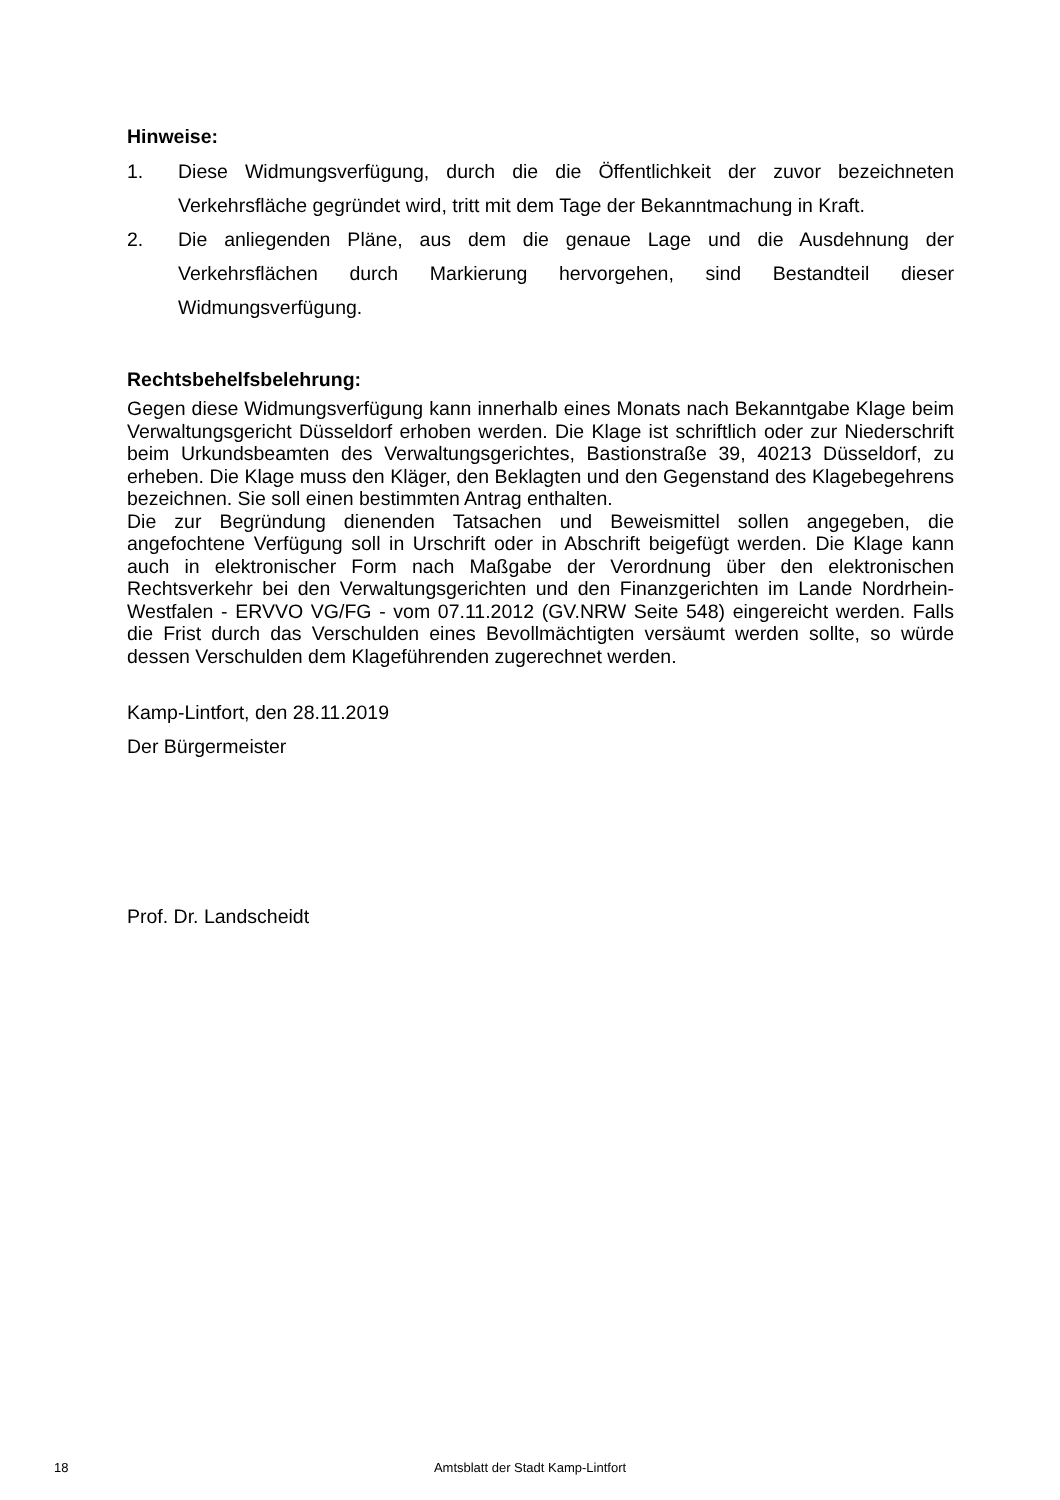Hinweise:
1. Diese Widmungsverfügung, durch die die Öffentlichkeit der zuvor bezeichneten Verkehrsfläche gegründet wird, tritt mit dem Tage der Bekanntmachung in Kraft.
2. Die anliegenden Pläne, aus dem die genaue Lage und die Ausdehnung der Verkehrsflächen durch Markierung hervorgehen, sind Bestandteil dieser Widmungsverfügung.
Rechtsbehelfsbelehrung:
Gegen diese Widmungsverfügung kann innerhalb eines Monats nach Bekanntgabe Klage beim Verwaltungsgericht Düsseldorf erhoben werden. Die Klage ist schriftlich oder zur Niederschrift beim Urkundsbeamten des Verwaltungsgerichtes, Bastionstraße 39, 40213 Düsseldorf, zu erheben. Die Klage muss den Kläger, den Beklagten und den Gegenstand des Klagebegehrens bezeichnen. Sie soll einen bestimmten Antrag enthalten.
Die zur Begründung dienenden Tatsachen und Beweismittel sollen angegeben, die angefochtene Verfügung soll in Urschrift oder in Abschrift beigefügt werden. Die Klage kann auch in elektronischer Form nach Maßgabe der Verordnung über den elektronischen Rechtsverkehr bei den Verwaltungsgerichten und den Finanzgerichten im Lande Nordrhein-Westfalen - ERVVO VG/FG - vom 07.11.2012 (GV.NRW Seite 548) eingereicht werden. Falls die Frist durch das Verschulden eines Bevollmächtigten versäumt werden sollte, so würde dessen Verschulden dem Klageführenden zugerechnet werden.
Kamp-Lintfort, den 28.11.2019
Der Bürgermeister
Prof. Dr. Landscheidt
18 Amtsblatt der Stadt Kamp-Lintfort